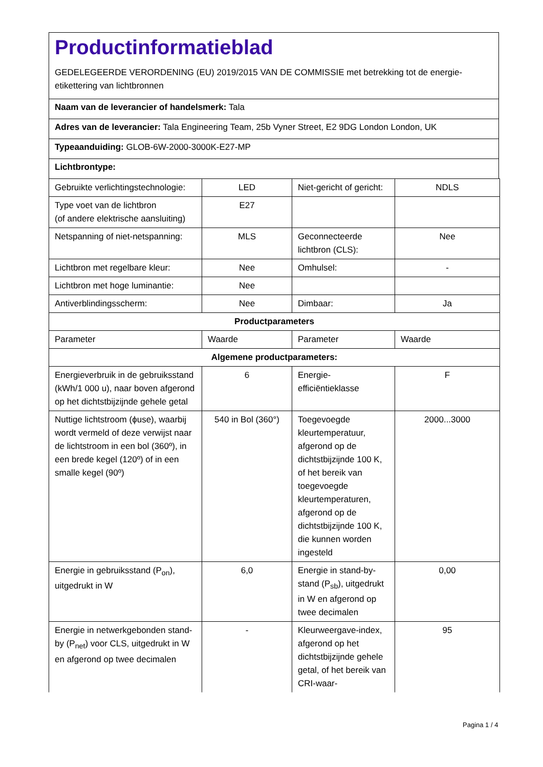Productinformatieblad
GEDELEGEERDE VERORDENING (EU) 2019/2015 VAN DE COMMISSIE met betrekking tot de energie-etikettering van lichtbronnen
Naam van de leverancier of handelsmerk: Tala
Adres van de leverancier: Tala Engineering Team, 25b Vyner Street, E2 9DG London London, UK
Typeaanduiding: GLOB-6W-2000-3000K-E27-MP
Lichtbrontype:
| Gebruikte verlichtingstechnologie: | LED | Niet-gericht of gericht: | NDLS |
| Type voet van de lichtbron (of andere elektrische aansluiting) | E27 | | |
| Netspanning of niet-netspanning: | MLS | Geconnecteerde lichtbron (CLS): | Nee |
| Lichtbron met regelbare kleur: | Nee | Omhulsel: | - |
| Lichtbron met hoge luminantie: | Nee | | |
| Antiverblindingsscherm: | Nee | Dimbaar: | Ja |
| Productparameters | | | |
| Parameter | Waarde | Parameter | Waarde |
| Algemene productparameters: | | | |
| Energieverbruik in de gebruiksstand (kWh/1 000 u), naar boven afgerond op het dichtstbijzijnde gehele getal | 6 | Energie-efficiëntieklasse | F |
| Nuttige lichtstroom (ϕuse), waarbij wordt vermeld of deze verwijst naar de lichtstroom in een bol (360º), in een brede kegel (120º) of in een smalle kegel (90º) | 540 in Bol (360°) | Toegevoegde kleurtemperatuur, afgerond op de dichtstbijzijnde 100 K, of het bereik van toegevoegde kleurtemperaturen, afgerond op de dichtstbijzijnde 100 K, die kunnen worden ingesteld | 2000...3000 |
| Energie in gebruiksstand (P<sub>on</sub>), uitgedrukt in W | 6,0 | Energie in stand-by-stand (P<sub>sb</sub>), uitgedrukt in W en afgerond op twee decimalen | 0,00 |
| Energie in netwerkgebonden stand-by (P<sub>net</sub>) voor CLS, uitgedrukt in W en afgerond op twee decimalen | - | Kleurweergave-index, afgerond op het dichtstbijzijnde gehele getal, of het bereik van CRI-waar- | 95 |
Pagina 1 / 4